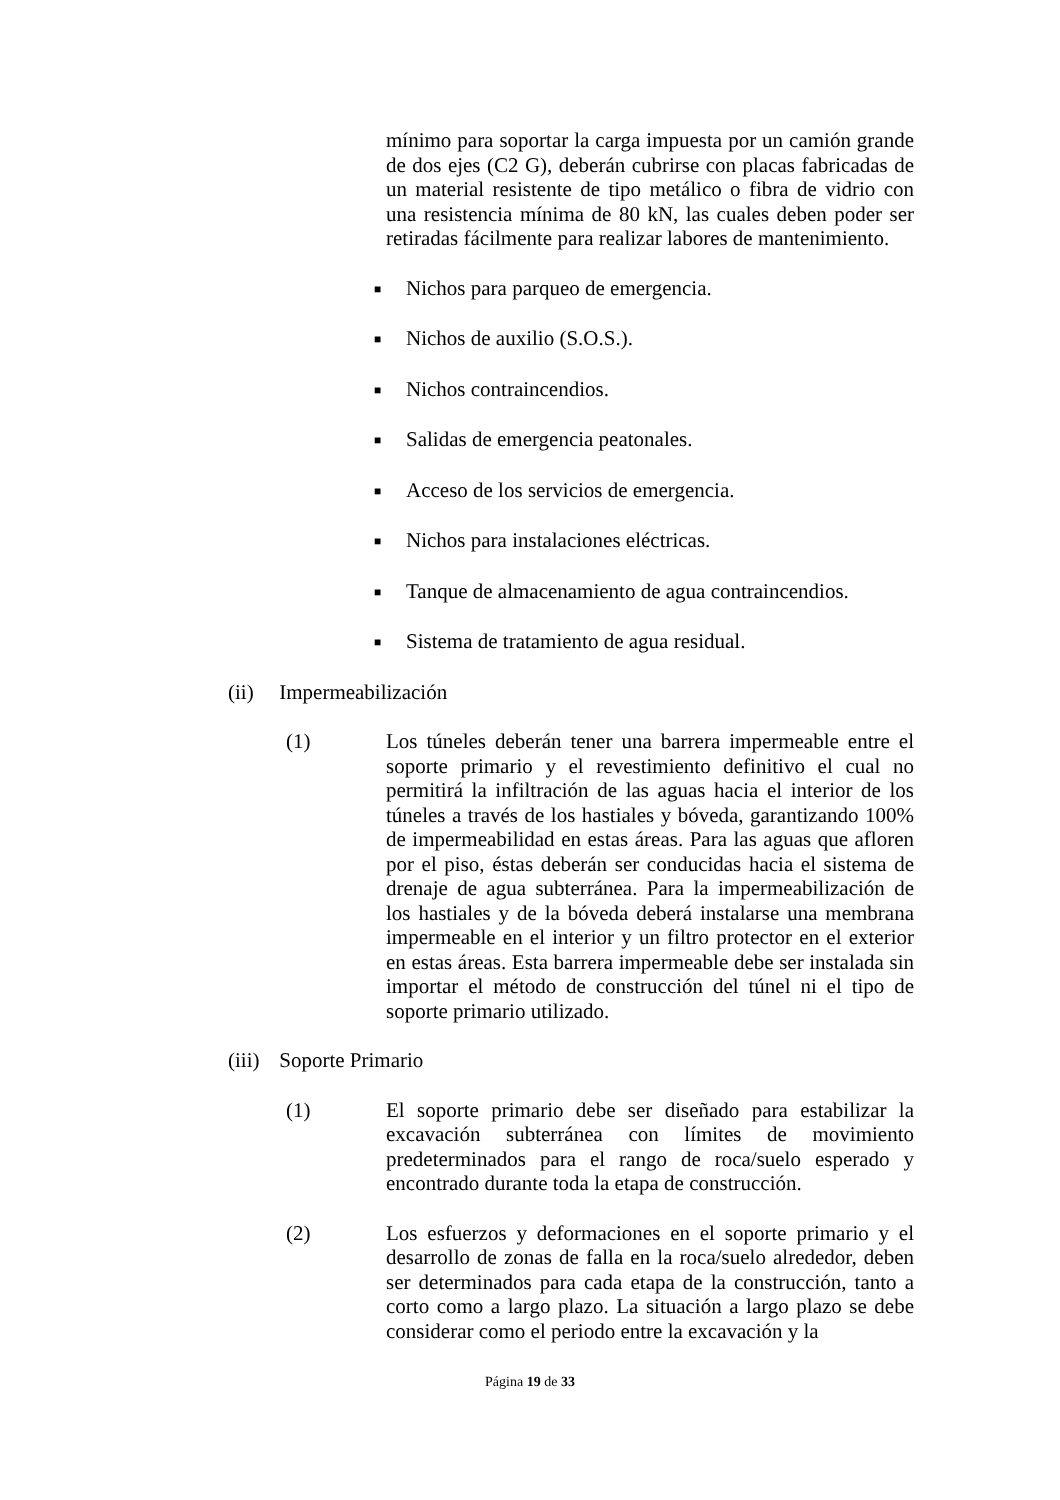mínimo para soportar la carga impuesta por un camión grande de dos ejes (C2 G), deberán cubrirse con placas fabricadas de un material resistente de tipo metálico o fibra de vidrio con una resistencia mínima de 80 kN, las cuales deben poder ser retiradas fácilmente para realizar labores de mantenimiento.
■ Nichos para parqueo de emergencia.
■ Nichos de auxilio (S.O.S.).
■ Nichos contraincendios.
■ Salidas de emergencia peatonales.
■ Acceso de los servicios de emergencia.
■ Nichos para instalaciones eléctricas.
■ Tanque de almacenamiento de agua contraincendios.
■ Sistema de tratamiento de agua residual.
(ii) Impermeabilización
(1) Los túneles deberán tener una barrera impermeable entre el soporte primario y el revestimiento definitivo el cual no permitirá la infiltración de las aguas hacia el interior de los túneles a través de los hastiales y bóveda, garantizando 100% de impermeabilidad en estas áreas. Para las aguas que afloren por el piso, éstas deberán ser conducidas hacia el sistema de drenaje de agua subterránea. Para la impermeabilización de los hastiales y de la bóveda deberá instalarse una membrana impermeable en el interior y un filtro protector en el exterior en estas áreas. Esta barrera impermeable debe ser instalada sin importar el método de construcción del túnel ni el tipo de soporte primario utilizado.
(iii) Soporte Primario
(1) El soporte primario debe ser diseñado para estabilizar la excavación subterránea con límites de movimiento predeterminados para el rango de roca/suelo esperado y encontrado durante toda la etapa de construcción.
(2) Los esfuerzos y deformaciones en el soporte primario y el desarrollo de zonas de falla en la roca/suelo alrededor, deben ser determinados para cada etapa de la construcción, tanto a corto como a largo plazo. La situación a largo plazo se debe considerar como el periodo entre la excavación y la
Página 19 de 33